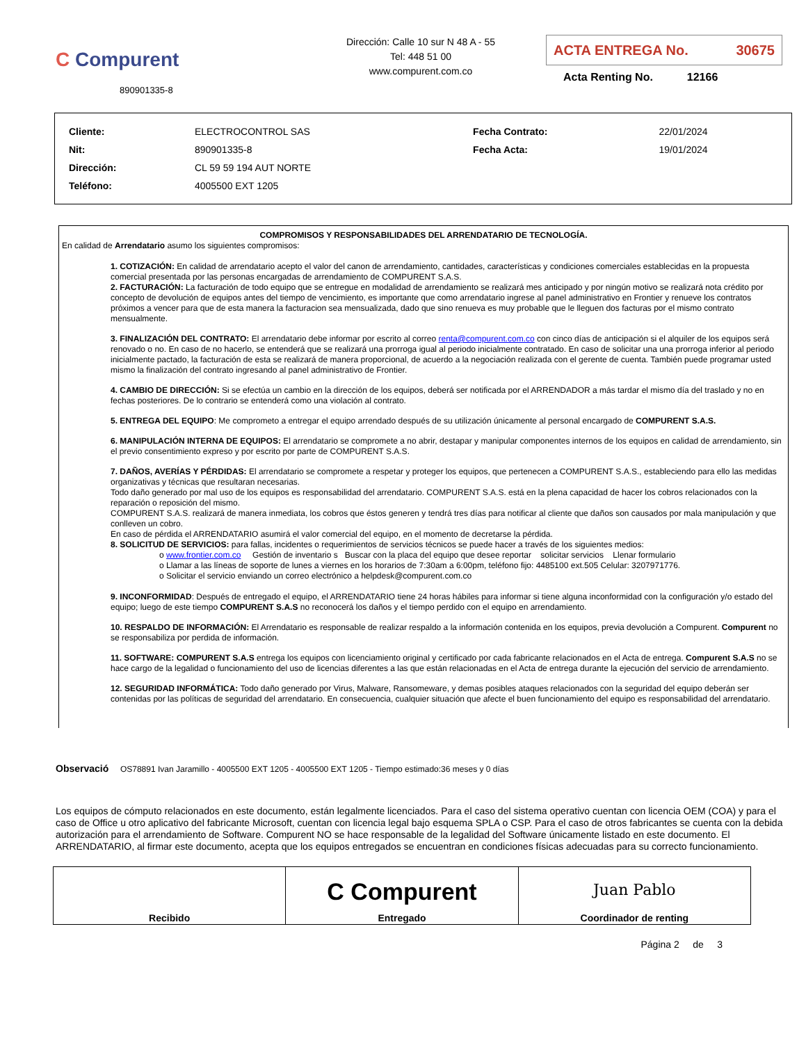C Compurent
890901335-8
Dirección: Calle 10 sur N 48 A - 55
Tel: 448 51 00
www.compurent.com.co
ACTA ENTREGA No. 30675
Acta Renting No. 12166
| Cliente: | ELECTROCONTROL SAS | Fecha Contrato: | 22/01/2024 |
| Nit: | 890901335-8 | Fecha Acta: | 19/01/2024 |
| Dirección: | CL 59 59 194 AUT NORTE | | |
| Teléfono: | 4005500 EXT 1205 | | |
COMPROMISOS Y RESPONSABILIDADES DEL ARRENDATARIO DE TECNOLOGÍA.
En calidad de Arrendatario asumo los siguientes compromisos:
1. COTIZACIÓN: En calidad de arrendatario acepto el valor del canon de arrendamiento, cantidades, características y condiciones comerciales establecidas en la propuesta comercial presentada por las personas encargadas de arrendamiento de COMPURENT S.A.S.
2. FACTURACIÓN: La facturación de todo equipo que se entregue en modalidad de arrendamiento se realizará mes anticipado y por ningún motivo se realizará nota crédito por concepto de devolución de equipos antes del tiempo de vencimiento, es importante que como arrendatario ingrese al panel administrativo en Frontier y renueve los contratos próximos a vencer para que de esta manera la facturacion sea mensualizada, dado que sino renueva es muy probable que le lleguen dos facturas por el mismo contrato mensualmente.
3. FINALIZACIÓN DEL CONTRATO: El arrendatario debe informar por escrito al correo renta@compurent.com.co con cinco días de anticipación si el alquiler de los equipos será renovado o no. En caso de no hacerlo, se entenderá que se realizará una prorroga igual al periodo inicialmente contratado. En caso de solicitar una una prorroga inferior al periodo inicialmente pactado, la facturación de esta se realizará de manera proporcional, de acuerdo a la negociación realizada con el gerente de cuenta. También puede programar usted mismo la finalización del contrato ingresando al panel administrativo de Frontier.
4. CAMBIO DE DIRECCIÓN: Si se efectúa un cambio en la dirección de los equipos, deberá ser notificada por el ARRENDADOR a más tardar el mismo día del traslado y no en fechas posteriores. De lo contrario se entenderá como una violación al contrato.
5. ENTREGA DEL EQUIPO: Me comprometo a entregar el equipo arrendado después de su utilización únicamente al personal encargado de COMPURENT S.A.S.
6. MANIPULACIÓN INTERNA DE EQUIPOS: El arrendatario se compromete a no abrir, destapar y manipular componentes internos de los equipos en calidad de arrendamiento, sin el previo consentimiento expreso y por escrito por parte de COMPURENT S.A.S.
7. DAÑOS, AVERÍAS Y PÉRDIDAS: El arrendatario se compromete a respetar y proteger los equipos, que pertenecen a COMPURENT S.A.S., estableciendo para ello las medidas organizativas y técnicas que resultaran necesarias.
Todo daño generado por mal uso de los equipos es responsabilidad del arrendatario. COMPURENT S.A.S. está en la plena capacidad de hacer los cobros relacionados con la reparación o reposición del mismo.
COMPURENT S.A.S. realizará de manera inmediata, los cobros que éstos generen y tendrá tres días para notificar al cliente que daños son causados por mala manipulación y que conlleven un cobro.
En caso de pérdida el ARRENDATARIO asumirá el valor comercial del equipo, en el momento de decretarse la pérdida.
8. SOLICITUD DE SERVICIOS: para fallas, incidentes o requerimientos de servicios técnicos se puede hacer a través de los siguientes medios:
o www.frontier.com.co Gestión de inventario s Buscar con la placa del equipo que desee reportar solicitar servicios Llenar formulario
o Llamar a las líneas de soporte de lunes a viernes en los horarios de 7:30am a 6:00pm, teléfono fijo: 4485100 ext.505 Celular: 3207971776.
o Solicitar el servicio enviando un correo electrónico a helpdesk@compurent.com.co
9. INCONFORMIDAD: Después de entregado el equipo, el ARRENDATARIO tiene 24 horas hábiles para informar si tiene alguna inconformidad con la configuración y/o estado del equipo; luego de este tiempo COMPURENT S.A.S no reconocerá los daños y el tiempo perdido con el equipo en arrendamiento.
10. RESPALDO DE INFORMACIÓN: El Arrendatario es responsable de realizar respaldo a la información contenida en los equipos, previa devolución a Compurent. Compurent no se responsabiliza por perdida de información.
11. SOFTWARE: COMPURENT S.A.S entrega los equipos con licenciamiento original y certificado por cada fabricante relacionados en el Acta de entrega. Compurent S.A.S no se hace cargo de la legalidad o funcionamiento del uso de licencias diferentes a las que están relacionadas en el Acta de entrega durante la ejecución del servicio de arrendamiento.
12. SEGURIDAD INFORMÁTICA: Todo daño generado por Virus, Malware, Ransomeware, y demas posibles ataques relacionados con la seguridad del equipo deberán ser contenidas por las políticas de seguridad del arrendatario. En consecuencia, cualquier situación que afecte el buen funcionamiento del equipo es responsabilidad del arrendatario.
Observació OS78891 Ivan Jaramillo - 4005500 EXT 1205 - 4005500 EXT 1205 - Tiempo estimado:36 meses y 0 días
Los equipos de cómputo relacionados en este documento, están legalmente licenciados. Para el caso del sistema operativo cuentan con licencia OEM (COA) y para el caso de Office u otro aplicativo del fabricante Microsoft, cuentan con licencia legal bajo esquema SPLA o CSP. Para el caso de otros fabricantes se cuenta con la debida autorización para el arrendamiento de Software. Compurent NO se hace responsable de la legalidad del Software únicamente listado en este documento. El ARRENDATARIO, al firmar este documento, acepta que los equipos entregados se encuentran en condiciones físicas adecuadas para su correcto funcionamiento.
| Recibido | C Compurent Entregado | Juan Pablo Coordinador de renting |
Página 2 de 3